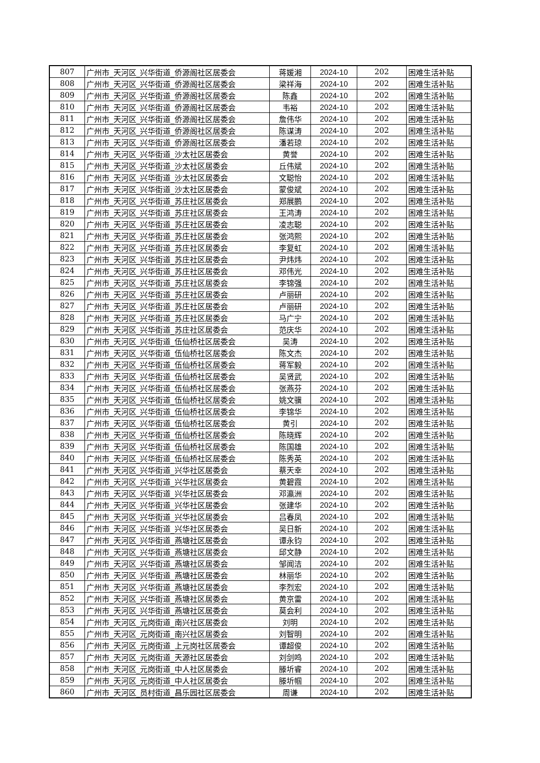| 807 | 广州市_天河区_兴华街道_侨源阁社区居委会 | 蒋媛湘 | 2024-10 | 202 | 困难生活补贴 |
| 808 | 广州市_天河区_兴华街道_侨源阁社区居委会 | 梁祥海 | 2024-10 | 202 | 困难生活补贴 |
| 809 | 广州市_天河区_兴华街道_侨源阁社区居委会 | 陈鑫 | 2024-10 | 202 | 困难生活补贴 |
| 810 | 广州市_天河区_兴华街道_侨源阁社区居委会 | 韦裕 | 2024-10 | 202 | 困难生活补贴 |
| 811 | 广州市_天河区_兴华街道_侨源阁社区居委会 | 詹伟华 | 2024-10 | 202 | 困难生活补贴 |
| 812 | 广州市_天河区_兴华街道_侨源阁社区居委会 | 陈谋涛 | 2024-10 | 202 | 困难生活补贴 |
| 813 | 广州市_天河区_兴华街道_侨源阁社区居委会 | 潘若琼 | 2024-10 | 202 | 困难生活补贴 |
| 814 | 广州市_天河区_兴华街道_沙太社区居委会 | 黄誉 | 2024-10 | 202 | 困难生活补贴 |
| 815 | 广州市_天河区_兴华街道_沙太社区居委会 | 丘伟斌 | 2024-10 | 202 | 困难生活补贴 |
| 816 | 广州市_天河区_兴华街道_沙太社区居委会 | 文聪怡 | 2024-10 | 202 | 困难生活补贴 |
| 817 | 广州市_天河区_兴华街道_沙太社区居委会 | 蒙俊斌 | 2024-10 | 202 | 困难生活补贴 |
| 818 | 广州市_天河区_兴华街道_苏庄社区居委会 | 郑展鹏 | 2024-10 | 202 | 困难生活补贴 |
| 819 | 广州市_天河区_兴华街道_苏庄社区居委会 | 王鸿涛 | 2024-10 | 202 | 困难生活补贴 |
| 820 | 广州市_天河区_兴华街道_苏庄社区居委会 | 凌志聪 | 2024-10 | 202 | 困难生活补贴 |
| 821 | 广州市_天河区_兴华街道_苏庄社区居委会 | 张鸿熙 | 2024-10 | 202 | 困难生活补贴 |
| 822 | 广州市_天河区_兴华街道_苏庄社区居委会 | 李复虹 | 2024-10 | 202 | 困难生活补贴 |
| 823 | 广州市_天河区_兴华街道_苏庄社区居委会 | 尹炜炜 | 2024-10 | 202 | 困难生活补贴 |
| 824 | 广州市_天河区_兴华街道_苏庄社区居委会 | 邓伟光 | 2024-10 | 202 | 困难生活补贴 |
| 825 | 广州市_天河区_兴华街道_苏庄社区居委会 | 李锦强 | 2024-10 | 202 | 困难生活补贴 |
| 826 | 广州市_天河区_兴华街道_苏庄社区居委会 | 卢丽研 | 2024-10 | 202 | 困难生活补贴 |
| 827 | 广州市_天河区_兴华街道_苏庄社区居委会 | 卢丽研 | 2024-10 | 202 | 困难生活补贴 |
| 828 | 广州市_天河区_兴华街道_苏庄社区居委会 | 马广宁 | 2024-10 | 202 | 困难生活补贴 |
| 829 | 广州市_天河区_兴华街道_苏庄社区居委会 | 范庆华 | 2024-10 | 202 | 困难生活补贴 |
| 830 | 广州市_天河区_兴华街道_伍仙桥社区居委会 | 吴涛 | 2024-10 | 202 | 困难生活补贴 |
| 831 | 广州市_天河区_兴华街道_伍仙桥社区居委会 | 陈文杰 | 2024-10 | 202 | 困难生活补贴 |
| 832 | 广州市_天河区_兴华街道_伍仙桥社区居委会 | 蒋军毅 | 2024-10 | 202 | 困难生活补贴 |
| 833 | 广州市_天河区_兴华街道_伍仙桥社区居委会 | 吴贤武 | 2024-10 | 202 | 困难生活补贴 |
| 834 | 广州市_天河区_兴华街道_伍仙桥社区居委会 | 张燕芬 | 2024-10 | 202 | 困难生活补贴 |
| 835 | 广州市_天河区_兴华街道_伍仙桥社区居委会 | 姚文骥 | 2024-10 | 202 | 困难生活补贴 |
| 836 | 广州市_天河区_兴华街道_伍仙桥社区居委会 | 李锦华 | 2024-10 | 202 | 困难生活补贴 |
| 837 | 广州市_天河区_兴华街道_伍仙桥社区居委会 | 黄引 | 2024-10 | 202 | 困难生活补贴 |
| 838 | 广州市_天河区_兴华街道_伍仙桥社区居委会 | 陈晓辉 | 2024-10 | 202 | 困难生活补贴 |
| 839 | 广州市_天河区_兴华街道_伍仙桥社区居委会 | 陈国雄 | 2024-10 | 202 | 困难生活补贴 |
| 840 | 广州市_天河区_兴华街道_伍仙桥社区居委会 | 陈秀英 | 2024-10 | 202 | 困难生活补贴 |
| 841 | 广州市_天河区_兴华街道_兴华社区居委会 | 蔡天幸 | 2024-10 | 202 | 困难生活补贴 |
| 842 | 广州市_天河区_兴华街道_兴华社区居委会 | 黄碧霞 | 2024-10 | 202 | 困难生活补贴 |
| 843 | 广州市_天河区_兴华街道_兴华社区居委会 | 邓瀛洲 | 2024-10 | 202 | 困难生活补贴 |
| 844 | 广州市_天河区_兴华街道_兴华社区居委会 | 张建华 | 2024-10 | 202 | 困难生活补贴 |
| 845 | 广州市_天河区_兴华街道_兴华社区居委会 | 吕春凤 | 2024-10 | 202 | 困难生活补贴 |
| 846 | 广州市_天河区_兴华街道_兴华社区居委会 | 吴日新 | 2024-10 | 202 | 困难生活补贴 |
| 847 | 广州市_天河区_兴华街道_燕塘社区居委会 | 谭永钧 | 2024-10 | 202 | 困难生活补贴 |
| 848 | 广州市_天河区_兴华街道_燕塘社区居委会 | 邱文静 | 2024-10 | 202 | 困难生活补贴 |
| 849 | 广州市_天河区_兴华街道_燕塘社区居委会 | 邹闻洁 | 2024-10 | 202 | 困难生活补贴 |
| 850 | 广州市_天河区_兴华街道_燕塘社区居委会 | 林丽华 | 2024-10 | 202 | 困难生活补贴 |
| 851 | 广州市_天河区_兴华街道_燕塘社区居委会 | 李烈宏 | 2024-10 | 202 | 困难生活补贴 |
| 852 | 广州市_天河区_兴华街道_燕塘社区居委会 | 黄京雷 | 2024-10 | 202 | 困难生活补贴 |
| 853 | 广州市_天河区_兴华街道_燕塘社区居委会 | 莫会利 | 2024-10 | 202 | 困难生活补贴 |
| 854 | 广州市_天河区_元岗街道_南兴社区居委会 | 刘明 | 2024-10 | 202 | 困难生活补贴 |
| 855 | 广州市_天河区_元岗街道_南兴社区居委会 | 刘智明 | 2024-10 | 202 | 困难生活补贴 |
| 856 | 广州市_天河区_元岗街道_上元岗社区居委会 | 谭超俊 | 2024-10 | 202 | 困难生活补贴 |
| 857 | 广州市_天河区_元岗街道_天源社区居委会 | 刘剑鸣 | 2024-10 | 202 | 困难生活补贴 |
| 858 | 广州市_天河区_元岗街道_中人社区居委会 | 滕圻睿 | 2024-10 | 202 | 困难生活补贴 |
| 859 | 广州市_天河区_元岗街道_中人社区居委会 | 滕圻帼 | 2024-10 | 202 | 困难生活补贴 |
| 860 | 广州市_天河区_员村街道_昌乐园社区居委会 | 周谦 | 2024-10 | 202 | 困难生活补贴 |